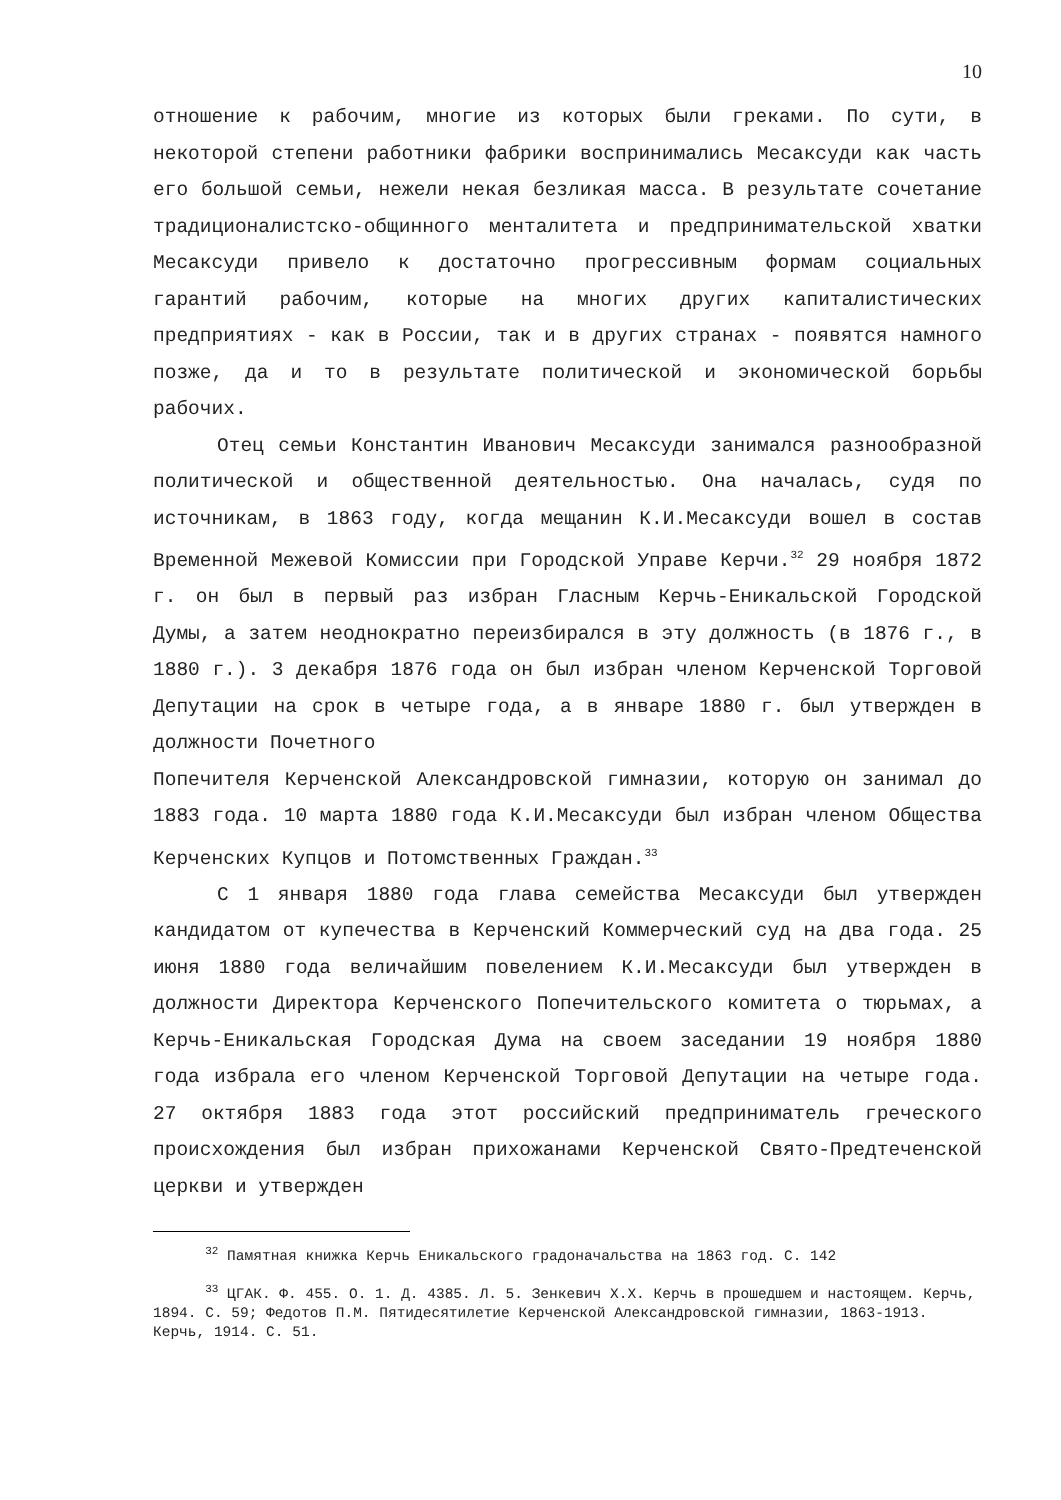10
отношение к рабочим, многие из которых были греками. По сути, в некоторой степени работники фабрики воспринимались Месаксуди как часть его большой семьи, нежели некая безликая масса. В результате сочетание традиционалистско-общинного менталитета и предпринимательской хватки Месаксуди привело к достаточно прогрессивным формам социальных гарантий рабочим, которые на многих других капиталистических предприятиях - как в России, так и в других странах - появятся намного позже, да и то в результате политической и экономической борьбы рабочих.
Отец семьи Константин Иванович Месаксуди занимался разнообразной политической и общественной деятельностью. Она началась, судя по источникам, в 1863 году, когда мещанин К.И.Месаксуди вошел в состав Временной Межевой Комиссии при Городской Управе Керчи.<sup>32</sup> 29 ноября 1872 г. он был в первый раз избран Гласным Керчь-Еникальской Городской Думы, а затем неоднократно переизбирался в эту должность (в 1876 г., в 1880 г.). 3 декабря 1876 года он был избран членом Керченской Торговой Депутации на срок в четыре года, а в январе 1880 г. был утвержден в должности Почетного
Попечителя Керченской Александровской гимназии, которую он занимал до 1883 года. 10 марта 1880 года К.И.Месаксуди был избран членом Общества Керченских Купцов и Потомственных Граждан.<sup>33</sup>
С 1 января 1880 года глава семейства Месаксуди был утвержден кандидатом от купечества в Керченский Коммерческий суд на два года. 25 июня 1880 года величайшим повелением К.И.Месаксуди был утвержден в должности Директора Керченского Попечительского комитета о тюрьмах, а Керчь-Еникальская Городская Дума на своем заседании 19 ноября 1880 года избрала его членом Керченской Торговой Депутации на четыре года. 27 октября 1883 года этот российский предприниматель греческого происхождения был избран прихожанами Керченской Свято-Предтеченской церкви и утвержден
<sup>32</sup> Памятная книжка Керчь Еникальского градоначальства на 1863 год. С. 142
<sup>33</sup> ЦГАК. Ф. 455. О. 1. Д. 4385. Л. 5. Зенкевич Х.Х. Керчь в прошедшем и настоящем. Керчь, 1894. С. 59; Федотов П.М. Пятидесятилетие Керченской Александровской гимназии, 1863-1913. Керчь, 1914. С. 51.